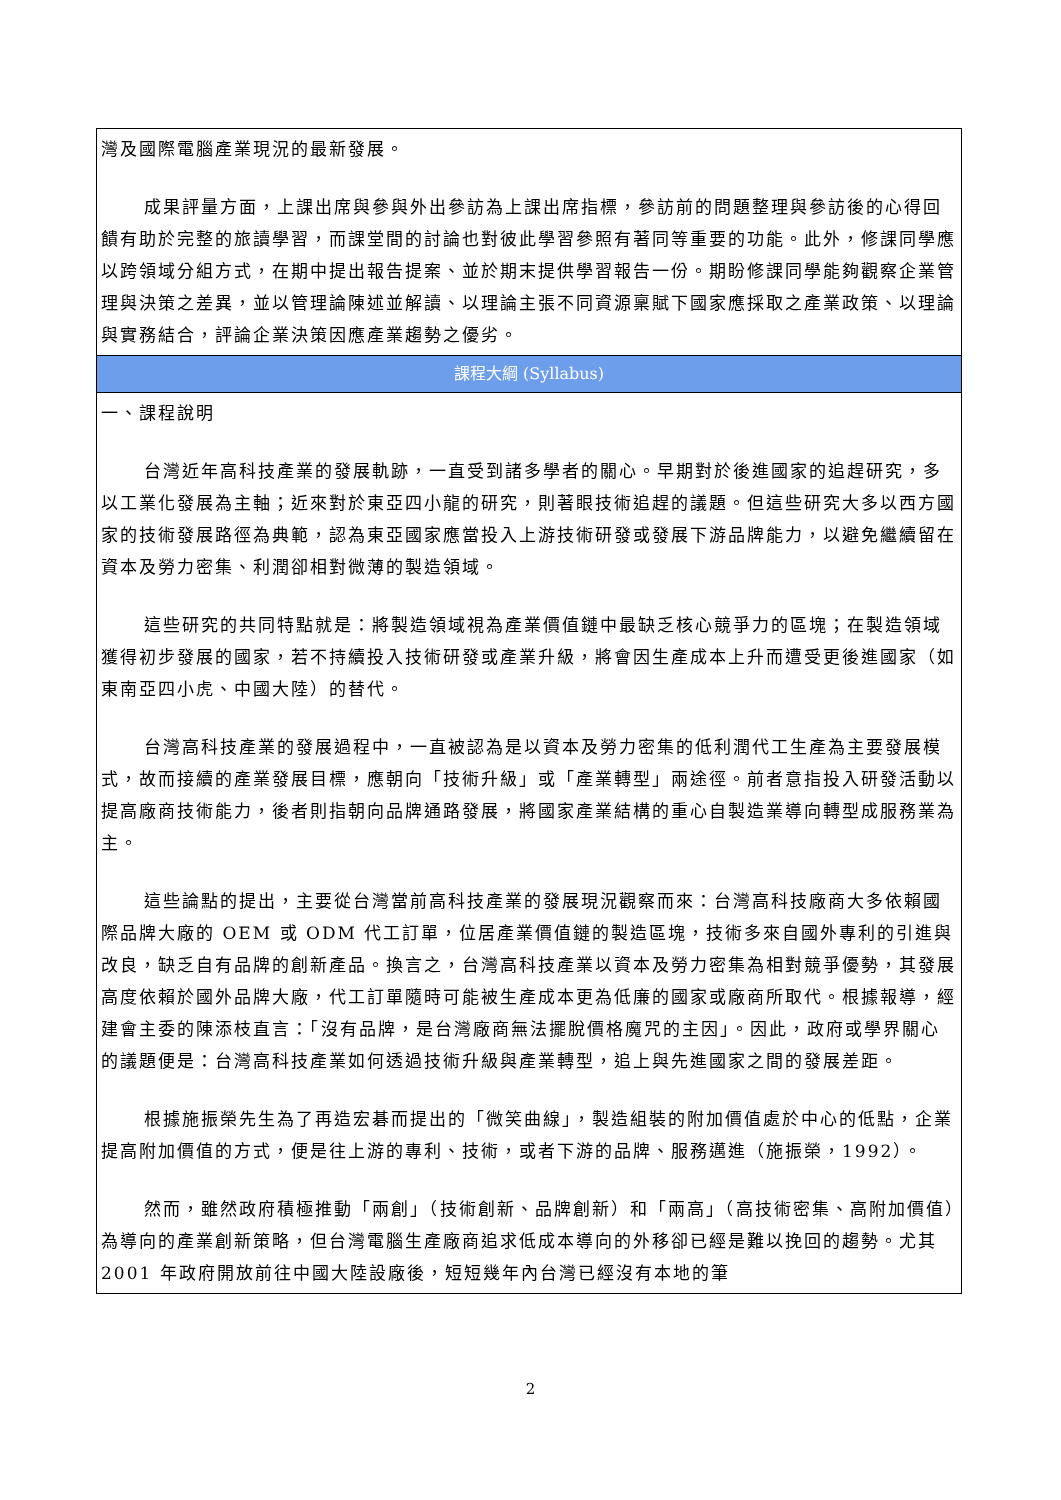| 灣及國際電腦產業現況的最新發展。 成果評量方面，上課出席與參與外出參訪為上課出席指標，參訪前的問題整理與參訪後的心得回饋有助於完整的旅讀學習，而課堂間的討論也對彼此學習參照有著同等重要的功能。此外，修課同學應以跨領域分組方式，在期中提出報告提案、並於期末提供學習報告一份。期盼修課同學能夠觀察企業管理與決策之差異，並以管理論陳述並解讀、以理論主張不同資源稟賦下國家應採取之產業政策、以理論與實務結合，評論企業決策因應產業趨勢之優劣。 |
| 課程大綱 (Syllabus) |
| 一、課程說明 台灣近年高科技產業的發展軌跡，一直受到諸多學者的關心。早期對於後進國家的追趕研究，多以工業化發展為主軸；近來對於東亞四小龍的研究，則著眼技術追趕的議題。但這些研究大多以西方國家的技術發展路徑為典範，認為東亞國家應當投入上游技術研發或發展下游品牌能力，以避免繼續留在資本及勞力密集、利潤卻相對微薄的製造領域。 這些研究的共同特點就是：將製造領域視為產業價值鏈中最缺乏核心競爭力的區塊；在製造領域獲得初步發展的國家，若不持續投入技術研發或產業升級，將會因生產成本上升而遭受更後進國家（如東南亞四小虎、中國大陸）的替代。 台灣高科技產業的發展過程中，一直被認為是以資本及勞力密集的低利潤代工生產為主要發展模式，故而接續的產業發展目標，應朝向「技術升級」或「產業轉型」兩途徑。前者意指投入研發活動以提高廠商技術能力，後者則指朝向品牌通路發展，將國家產業結構的重心自製造業導向轉型成服務業為主。 這些論點的提出，主要從台灣當前高科技產業的發展現況觀察而來：台灣高科技廠商大多依賴國際品牌大廠的 OEM 或 ODM 代工訂單，位居產業價值鏈的製造區塊，技術多來自國外專利的引進與改良，缺乏自有品牌的創新產品。換言之，台灣高科技產業以資本及勞力密集為相對競爭優勢，其發展高度依賴於國外品牌大廠，代工訂單隨時可能被生產成本更為低廉的國家或廠商所取代。根據報導，經建會主委的陳添枝直言：「沒有品牌，是台灣廠商無法擺脫價格魔咒的主因」。因此，政府或學界關心的議題便是：台灣高科技產業如何透過技術升級與產業轉型，追上與先進國家之間的發展差距。 根據施振榮先生為了再造宏碁而提出的「微笑曲線」，製造組裝的附加價值處於中心的低點，企業提高附加價值的方式，便是往上游的專利、技術，或者下游的品牌、服務邁進（施振榮，1992）。 然而，雖然政府積極推動「兩創」（技術創新、品牌創新）和「兩高」（高技術密集、高附加價值）為導向的產業創新策略，但台灣電腦生產廠商追求低成本導向的外移卻已經是難以挽回的趨勢。尤其 2001 年政府開放前往中國大陸設廠後，短短幾年內台灣已經沒有本地的筆 |
2